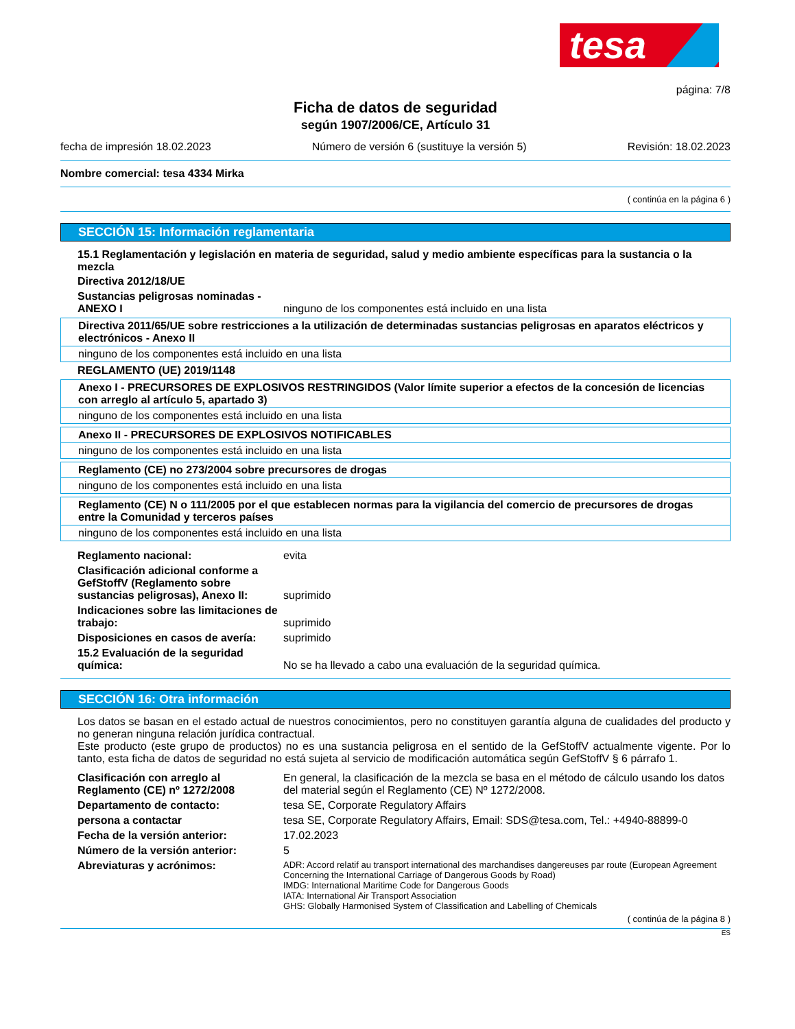tesa
página: 7/8
Ficha de datos de seguridad
según 1907/2006/CE, Artículo 31
fecha de impresión 18.02.2023 Número de versión 6 (sustituye la versión 5) Revisión: 18.02.2023
Nombre comercial: tesa 4334 Mirka
( continúa en la página 6 )
SECCIÓN 15: Información reglamentaria
15.1 Reglamentación y legislación en materia de seguridad, salud y medio ambiente específicas para la sustancia o la mezcla
Directiva 2012/18/UE
Sustancias peligrosas nominadas - ANEXO I ninguno de los componentes está incluido en una lista
Directiva 2011/65/UE sobre restricciones a la utilización de determinadas sustancias peligrosas en aparatos eléctricos y electrónicos - Anexo II
ninguno de los componentes está incluido en una lista
REGLAMENTO (UE) 2019/1148
Anexo I - PRECURSORES DE EXPLOSIVOS RESTRINGIDOS (Valor límite superior a efectos de la concesión de licencias con arreglo al artículo 5, apartado 3)
ninguno de los componentes está incluido en una lista
Anexo II - PRECURSORES DE EXPLOSIVOS NOTIFICABLES
ninguno de los componentes está incluido en una lista
Reglamento (CE) no 273/2004 sobre precursores de drogas
ninguno de los componentes está incluido en una lista
Reglamento (CE) N o 111/2005 por el que establecen normas para la vigilancia del comercio de precursores de drogas entre la Comunidad y terceros países
ninguno de los componentes está incluido en una lista
Reglamento nacional: evita
Clasificación adicional conforme a GefStoffV (Reglamento sobre sustancias peligrosas), Anexo II: suprimido
Indicaciones sobre las limitaciones de trabajo: suprimido
Disposiciones en casos de avería: suprimido
15.2 Evaluación de la seguridad química: No se ha llevado a cabo una evaluación de la seguridad química.
SECCIÓN 16: Otra información
Los datos se basan en el estado actual de nuestros conocimientos, pero no constituyen garantía alguna de cualidades del producto y no generan ninguna relación jurídica contractual.
Este producto (este grupo de productos) no es una sustancia peligrosa en el sentido de la GefStoffV actualmente vigente. Por lo tanto, esta ficha de datos de seguridad no está sujeta al servicio de modificación automática según GefStoffV § 6 párrafo 1.
Clasificación con arreglo al Reglamento (CE) nº 1272/2008 En general, la clasificación de la mezcla se basa en el método de cálculo usando los datos del material según el Reglamento (CE) Nº 1272/2008.
Departamento de contacto: tesa SE, Corporate Regulatory Affairs
persona a contactar tesa SE, Corporate Regulatory Affairs, Email: SDS@tesa.com, Tel.: +4940-88899-0
Fecha de la versión anterior: 17.02.2023
Número de la versión anterior: 5
Abreviaturas y acrónimos: ADR: Accord relatif au transport international des marchandises dangereuses par route (European Agreement Concerning the International Carriage of Dangerous Goods by Road)
IMDG: International Maritime Code for Dangerous Goods
IATA: International Air Transport Association
GHS: Globally Harmonised System of Classification and Labelling of Chemicals
( continúa de la página 8 )
ES